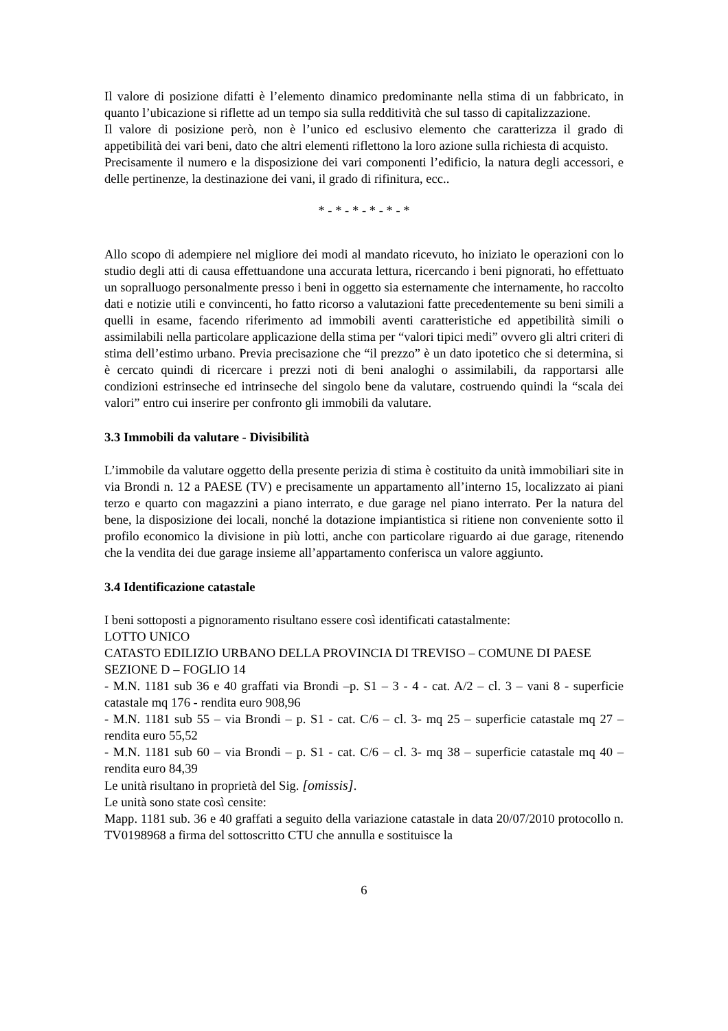Il valore di posizione difatti è l’elemento dinamico predominante nella stima di un fabbricato, in quanto l’ubicazione si riflette ad un tempo sia sulla redditività che sul tasso di capitalizzazione.
Il valore di posizione però, non è l’unico ed esclusivo elemento che caratterizza il grado di appetibilità dei vari beni, dato che altri elementi riflettono la loro azione sulla richiesta di acquisto.
Precisamente il numero e la disposizione dei vari componenti l’edificio, la natura degli accessori, e delle pertinenze, la destinazione dei vani, il grado di rifinitura, ecc..
* - * - * - * - * - *
Allo scopo di adempiere nel migliore dei modi al mandato ricevuto, ho iniziato le operazioni con lo studio degli atti di causa effettuandone una accurata lettura, ricercando i beni pignorati, ho effettuato un sopralluogo personalmente presso i beni in oggetto sia esternamente che internamente, ho raccolto dati e notizie utili e convincenti, ho fatto ricorso a valutazioni fatte precedentemente su beni simili a quelli in esame, facendo riferimento ad immobili aventi caratteristiche ed appetibilità simili o assimilabili nella particolare applicazione della stima per “valori tipici medi” ovvero gli altri criteri di stima dell’estimo urbano. Previa precisazione che “il prezzo” è un dato ipotetico che si determina, si è cercato quindi di ricercare i prezzi noti di beni analoghi o assimilabili, da rapportarsi alle condizioni estrinseche ed intrinseche del singolo bene da valutare, costruendo quindi la “scala dei valori” entro cui inserire per confronto gli immobili da valutare.
3.3 Immobili da valutare - Divisibilità
L’immobile da valutare oggetto della presente perizia di stima è costituito da unità immobiliari site in via Brondi n. 12 a PAESE (TV) e precisamente un appartamento all’interno 15, localizzato ai piani terzo e quarto con magazzini a piano interrato, e due garage nel piano interrato. Per la natura del bene, la disposizione dei locali, nonché la dotazione impiantistica si ritiene non conveniente sotto il profilo economico la divisione in più lotti, anche con particolare riguardo ai due garage, ritenendo che la vendita dei due garage insieme all’appartamento conferisca un valore aggiunto.
3.4 Identificazione catastale
I beni sottoposti a pignoramento risultano essere così identificati catastalmente:
LOTTO UNICO
CATASTO EDILIZIO URBANO DELLA PROVINCIA DI TREVISO – COMUNE DI PAESE
SEZIONE D – FOGLIO 14
- M.N. 1181 sub 36 e 40 graffati via Brondi –p. S1 – 3 - 4 - cat. A/2 – cl. 3 – vani 8 - superficie catastale mq 176 - rendita euro 908,96
- M.N. 1181 sub 55 – via Brondi – p. S1 - cat. C/6 – cl. 3- mq 25 – superficie catastale mq 27 – rendita euro 55,52
- M.N. 1181 sub 60 – via Brondi – p. S1 - cat. C/6 – cl. 3- mq 38 – superficie catastale mq 40 – rendita euro 84,39
Le unità risultano in proprietà del Sig. [omissis].
Le unità sono state così censite:
Mapp. 1181 sub. 36 e 40 graffati a seguito della variazione catastale in data 20/07/2010 protocollo n. TV0198968 a firma del sottoscritto CTU che annulla e sostituisce la
6